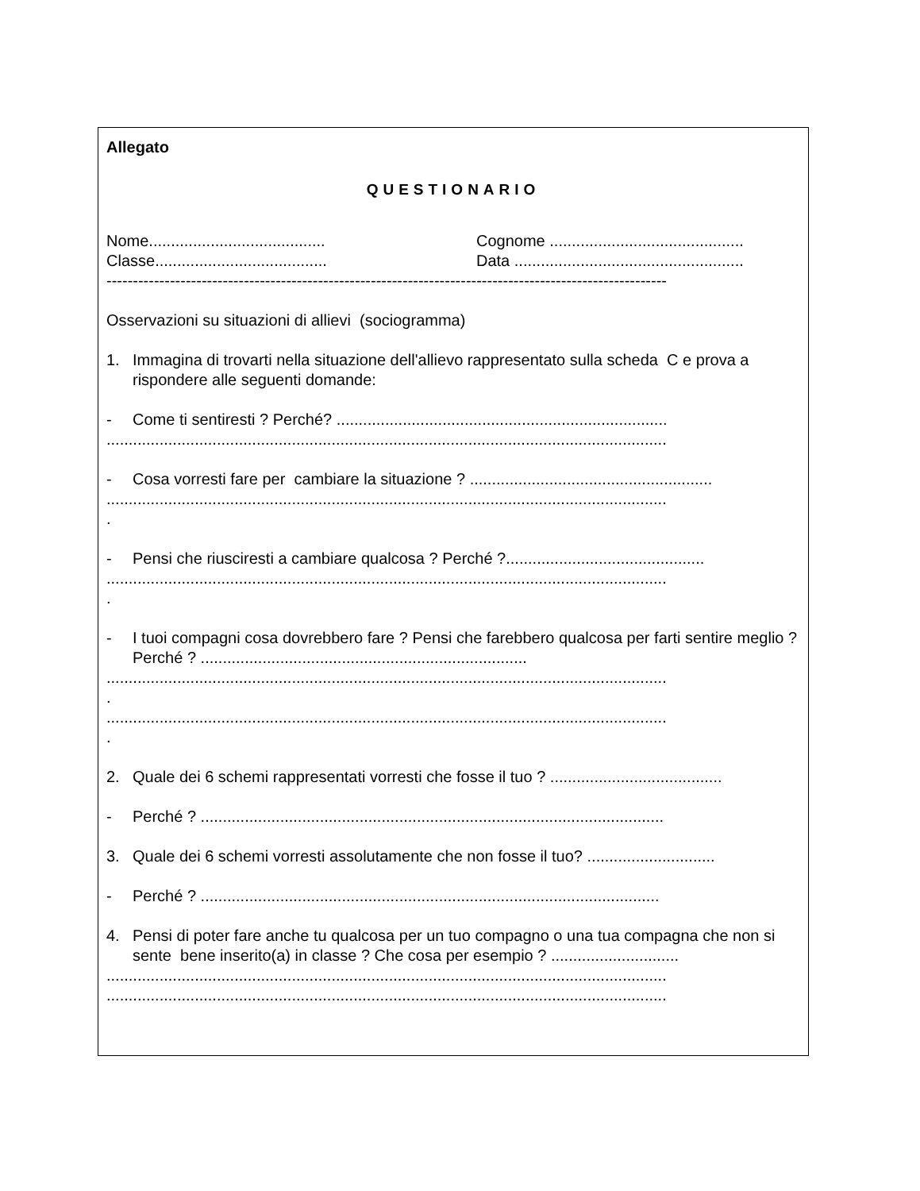Allegato
QUESTIONARIO
Nome........................................ Cognome ............................................
Classe....................................... Data ....................................................
----------------------------------------------------------------------------------------------------------
Osservazioni su situazioni di allievi (sociogramma)
1. Immagina di trovarti nella situazione dell'allievo rappresentato sulla scheda C e prova a rispondere alle seguenti domande:
- Come ti sentiresti ? Perché? ...........................................................................
...............................................................................................................................
- Cosa vorresti fare per cambiare la situazione ? .......................................................
...............................................................................................................................
.
- Pensi che riusciresti a cambiare qualcosa ? Perché ?.............................................
...............................................................................................................................
.
- I tuoi compagni cosa dovrebbero fare ? Pensi che farebbero qualcosa per farti sentire meglio ? Perché ? ..........................................................................
...............................................................................................................................
.
...............................................................................................................................
.
2. Quale dei 6 schemi rappresentati vorresti che fosse il tuo ? .......................................
- Perché ? .........................................................................................................
3. Quale dei 6 schemi vorresti assolutamente che non fosse il tuo? .............................
- Perché ? ........................................................................................................
4. Pensi di poter fare anche tu qualcosa per un tuo compagno o una tua compagna che non si sente bene inserito(a) in classe ? Che cosa per esempio ? .............................
...............................................................................................................................
...............................................................................................................................